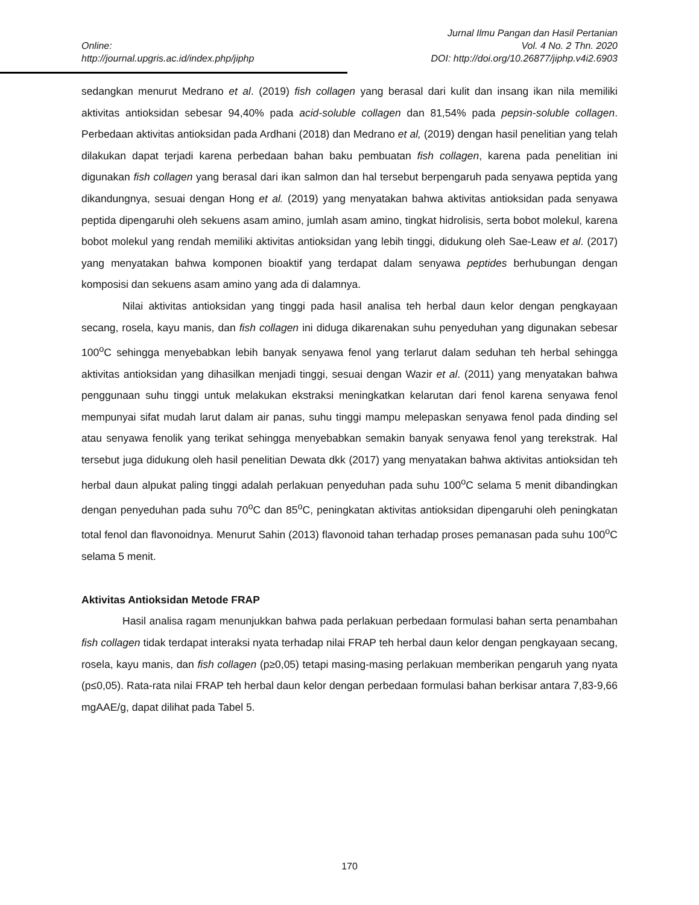Jurnal Ilmu Pangan dan Hasil Pertanian
Online: Vol. 4 No. 2 Thn. 2020
http://journal.upgris.ac.id/index.php/jiphp DOI: http://doi.org/10.26877/jiphp.v4i2.6903
sedangkan menurut Medrano et al. (2019) fish collagen yang berasal dari kulit dan insang ikan nila memiliki aktivitas antioksidan sebesar 94,40% pada acid-soluble collagen dan 81,54% pada pepsin-soluble collagen. Perbedaan aktivitas antioksidan pada Ardhani (2018) dan Medrano et al, (2019) dengan hasil penelitian yang telah dilakukan dapat terjadi karena perbedaan bahan baku pembuatan fish collagen, karena pada penelitian ini digunakan fish collagen yang berasal dari ikan salmon dan hal tersebut berpengaruh pada senyawa peptida yang dikandungnya, sesuai dengan Hong et al. (2019) yang menyatakan bahwa aktivitas antioksidan pada senyawa peptida dipengaruhi oleh sekuens asam amino, jumlah asam amino, tingkat hidrolisis, serta bobot molekul, karena bobot molekul yang rendah memiliki aktivitas antioksidan yang lebih tinggi, didukung oleh Sae-Leaw et al. (2017) yang menyatakan bahwa komponen bioaktif yang terdapat dalam senyawa peptides berhubungan dengan komposisi dan sekuens asam amino yang ada di dalamnya.
Nilai aktivitas antioksidan yang tinggi pada hasil analisa teh herbal daun kelor dengan pengkayaan secang, rosela, kayu manis, dan fish collagen ini diduga dikarenakan suhu penyeduhan yang digunakan sebesar 100<sup>o</sup>C sehingga menyebabkan lebih banyak senyawa fenol yang terlarut dalam seduhan teh herbal sehingga aktivitas antioksidan yang dihasilkan menjadi tinggi, sesuai dengan Wazir et al. (2011) yang menyatakan bahwa penggunaan suhu tinggi untuk melakukan ekstraksi meningkatkan kelarutan dari fenol karena senyawa fenol mempunyai sifat mudah larut dalam air panas, suhu tinggi mampu melepaskan senyawa fenol pada dinding sel atau senyawa fenolik yang terikat sehingga menyebabkan semakin banyak senyawa fenol yang terekstrak. Hal tersebut juga didukung oleh hasil penelitian Dewata dkk (2017) yang menyatakan bahwa aktivitas antioksidan teh herbal daun alpukat paling tinggi adalah perlakuan penyeduhan pada suhu 100<sup>o</sup>C selama 5 menit dibandingkan dengan penyeduhan pada suhu 70<sup>o</sup>C dan 85<sup>o</sup>C, peningkatan aktivitas antioksidan dipengaruhi oleh peningkatan total fenol dan flavonoidnya. Menurut Sahin (2013) flavonoid tahan terhadap proses pemanasan pada suhu 100<sup>o</sup>C selama 5 menit.
Aktivitas Antioksidan Metode FRAP
Hasil analisa ragam menunjukkan bahwa pada perlakuan perbedaan formulasi bahan serta penambahan fish collagen tidak terdapat interaksi nyata terhadap nilai FRAP teh herbal daun kelor dengan pengkayaan secang, rosela, kayu manis, dan fish collagen (p≥0,05) tetapi masing-masing perlakuan memberikan pengaruh yang nyata (p≤0,05). Rata-rata nilai FRAP teh herbal daun kelor dengan perbedaan formulasi bahan berkisar antara 7,83-9,66 mgAAE/g, dapat dilihat pada Tabel 5.
170